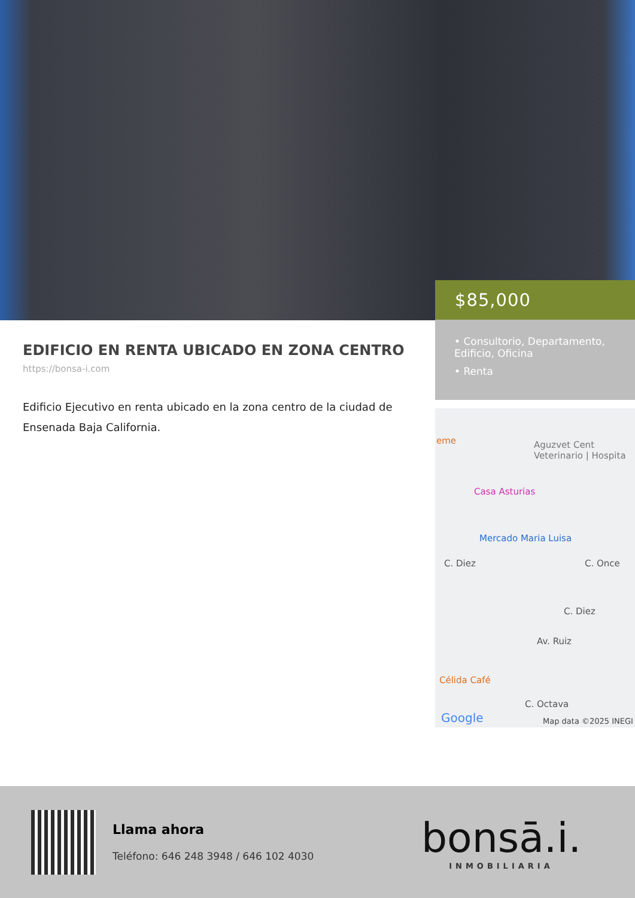EDIFICIO EN RENTA UBICADO EN ZONA CENTRO
https://bonsa-i.com
Edificio Ejecutivo en renta ubicado en la zona centro de la ciudad de Ensenada Baja California.
$85,000
• Consultorio, Departamento, Edificio, Oficina
• Renta
eme Aguzvet Cent Veterinario | Hospita
Casa Asturias
Mercado Maria Luisa
C. Diez C. Once
C. Diez
Av. Ruiz
Célida Café
C. Octava
Google Map data ©2025 INEGI
Llama ahora
Teléfono: 646 248 3948 / 646 102 4030
bonsā.i.
INMOBILIARIA